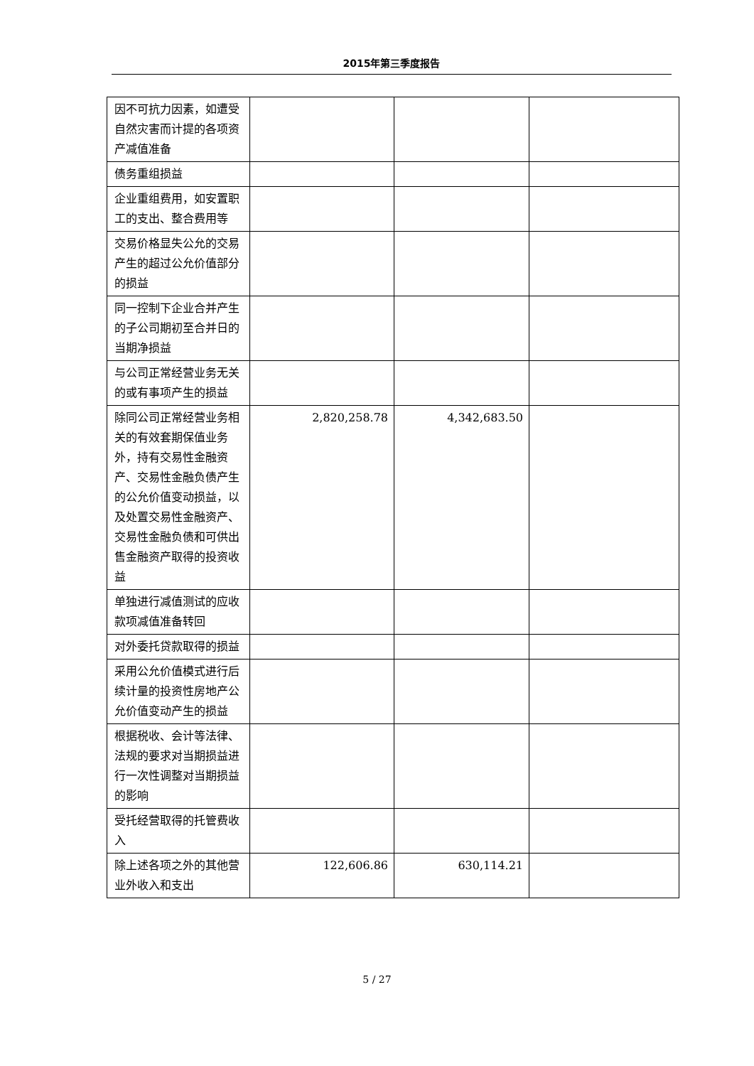2015年第三季度报告
| 因不可抗力因素，如遭受自然灾害而计提的各项资产减值准备 | | | |
| 债务重组损益 | | | |
| 企业重组费用，如安置职工的支出、整合费用等 | | | |
| 交易价格显失公允的交易产生的超过公允价值部分的损益 | | | |
| 同一控制下企业合并产生的子公司期初至合并日的当期净损益 | | | |
| 与公司正常经营业务无关的或有事项产生的损益 | | | |
| 除同公司正常经营业务相关的有效套期保值业务外，持有交易性金融资产、交易性金融负债产生的公允价值变动损益，以及处置交易性金融资产、交易性金融负债和可供出售金融资产取得的投资收益 | 2,820,258.78 | 4,342,683.50 | |
| 单独进行减值测试的应收款项减值准备转回 | | | |
| 对外委托贷款取得的损益 | | | |
| 采用公允价值模式进行后续计量的投资性房地产公允价值变动产生的损益 | | | |
| 根据税收、会计等法律、法规的要求对当期损益进行一次性调整对当期损益的影响 | | | |
| 受托经营取得的托管费收入 | | | |
| 除上述各项之外的其他营业外收入和支出 | 122,606.86 | 630,114.21 | |
5 / 27